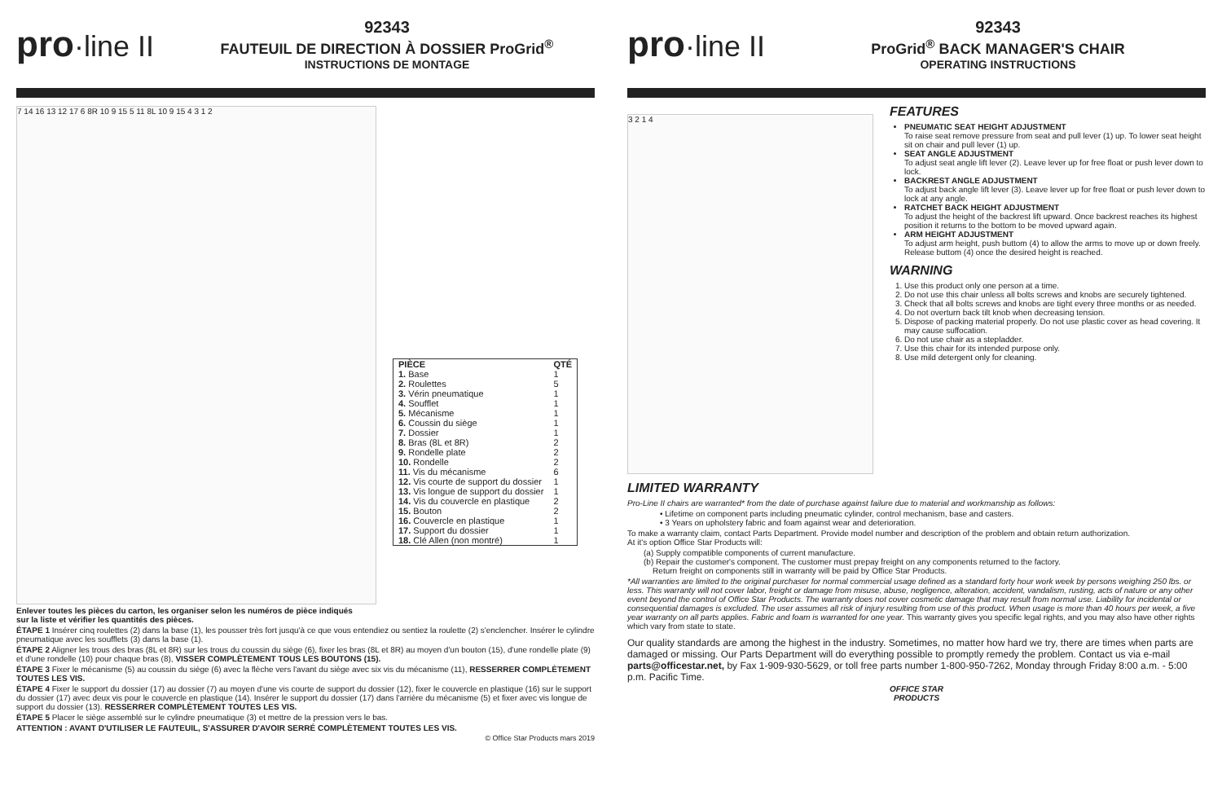pro·line II
92343
FAUTEUIL DE DIRECTION À DOSSIER ProGrid<sup>®</sup>
INSTRUCTIONS DE MONTAGE
7 14 16 13 12 17 6 8R 10 9 15 5 11 8L 10 9 15 4 3 1 2
| PIÈCE | QTÉ |
| --- | --- |
| 1. Base | 1 |
| 2. Roulettes | 5 |
| 3. Vérin pneumatique | 1 |
| 4. Soufflet | 1 |
| 5. Mécanisme | 1 |
| 6. Coussin du siège | 1 |
| 7. Dossier | 1 |
| 8. Bras (8L et 8R) | 2 |
| 9. Rondelle plate | 2 |
| 10. Rondelle | 2 |
| 11. Vis du mécanisme | 6 |
| 12. Vis courte de support du dossier | 1 |
| 13. Vis longue de support du dossier | 1 |
| 14. Vis du couvercle en plastique | 2 |
| 15. Bouton | 2 |
| 16. Couvercle en plastique | 1 |
| 17. Support du dossier | 1 |
| 18. Clé Allen (non montré) | 1 |
Enlever toutes les pièces du carton, les organiser selon les numéros de pièce indiqués
sur la liste et vérifier les quantités des pièces.
ÉTAPE 1 Insérer cinq roulettes (2) dans la base (1), les pousser très fort jusqu'à ce que vous entendiez ou sentiez la roulette (2) s'enclencher. Insérer le cylindre pneumatique avec les soufflets (3) dans la base (1).
ÉTAPE 2 Aligner les trous des bras (8L et 8R) sur les trous du coussin du siège (6), fixer les bras (8L et 8R) au moyen d'un bouton (15), d'une rondelle plate (9) et d'une rondelle (10) pour chaque bras (8), VISSER COMPLÈTEMENT TOUS LES BOUTONS (15).
ÉTAPE 3 Fixer le mécanisme (5) au coussin du siège (6) avec la flèche vers l'avant du siège avec six vis du mécanisme (11), RESSERRER COMPLÈTEMENT TOUTES LES VIS.
ÉTAPE 4 Fixer le support du dossier (17) au dossier (7) au moyen d'une vis courte de support du dossier (12), fixer le couvercle en plastique (16) sur le support du dossier (17) avec deux vis pour le couvercle en plastique (14). Insérer le support du dossier (17) dans l'arrière du mécanisme (5) et fixer avec vis longue de support du dossier (13). RESSERRER COMPLÈTEMENT TOUTES LES VIS.
ÉTAPE 5 Placer le siège assemblé sur le cylindre pneumatique (3) et mettre de la pression vers le bas.
ATTENTION : AVANT D'UTILISER LE FAUTEUIL, S'ASSURER D'AVOIR SERRÉ COMPLÈTEMENT TOUTES LES VIS.
© Office Star Products mars 2019
pro·line II
92343
ProGrid<sup>®</sup> BACK MANAGER'S CHAIR
OPERATING INSTRUCTIONS
3 2 1 4
FEATURES
PNEUMATIC SEAT HEIGHT ADJUSTMENT
To raise seat remove pressure from seat and pull lever (1) up. To lower seat height sit on chair and pull lever (1) up.
SEAT ANGLE ADJUSTMENT
To adjust seat angle lift lever (2). Leave lever up for free float or push lever down to lock.
BACKREST ANGLE ADJUSTMENT
To adjust back angle lift lever (3). Leave lever up for free float or push lever down to lock at any angle.
RATCHET BACK HEIGHT ADJUSTMENT
To adjust the height of the backrest lift upward. Once backrest reaches its highest position it returns to the bottom to be moved upward again.
ARM HEIGHT ADJUSTMENT
To adjust arm height, push buttom (4) to allow the arms to move up or down freely. Release buttom (4) once the desired height is reached.
WARNING
1. Use this product only one person at a time.
2. Do not use this chair unless all bolts screws and knobs are securely tightened.
3. Check that all bolts screws and knobs are tight every three months or as needed.
4. Do not overturn back tilt knob when decreasing tension.
5. Dispose of packing material properly. Do not use plastic cover as head covering. It may cause suffocation.
6. Do not use chair as a stepladder.
7. Use this chair for its intended purpose only.
8. Use mild detergent only for cleaning.
LIMITED WARRANTY
Pro-Line II chairs are warranted* from the date of purchase against failure due to material and workmanship as follows:
• Lifetime on component parts including pneumatic cylinder, control mechanism, base and casters.
• 3 Years on upholstery fabric and foam against wear and deterioration.
To make a warranty claim, contact Parts Department. Provide model number and description of the problem and obtain return authorization.
At it's option Office Star Products will:
(a) Supply compatible components of current manufacture.
(b) Repair the customer's component. The customer must prepay freight on any components returned to the factory.
Return freight on components still in warranty will be paid by Office Star Products.
*All warranties are limited to the original purchaser for normal commercial usage defined as a standard forty hour work week by persons weighing 250 lbs. or less. This warranty will not cover labor, freight or damage from misuse, abuse, negligence, alteration, accident, vandalism, rusting, acts of nature or any other event beyond the control of Office Star Products. The warranty does not cover cosmetic damage that may result from normal use. Liability for incidental or consequential damages is excluded. The user assumes all risk of injury resulting from use of this product. When usage is more than 40 hours per week, a five year warranty on all parts applies. Fabric and foam is warranted for one year. This warranty gives you specific legal rights, and you may also have other rights which vary from state to state.
Our quality standards are among the highest in the industry. Sometimes, no matter how hard we try, there are times when parts are damaged or missing. Our Parts Department will do everything possible to promptly remedy the problem. Contact us via e-mail parts@officestar.net, by Fax 1-909-930-5629, or toll free parts number 1-800-950-7262, Monday through Friday 8:00 a.m. - 5:00 p.m. Pacific Time.
OFFICE STAR
PRODUCTS